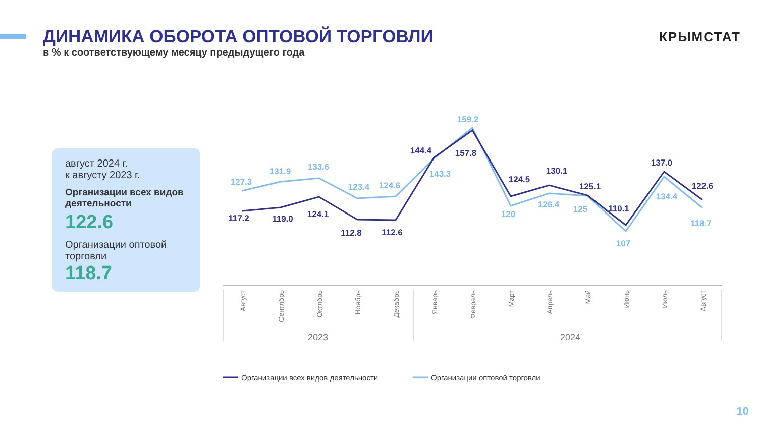ДИНАМИКА ОБОРОТА ОПТОВОЙ ТОРГОВЛИ
в % к соответствующему месяцу предыдущего года
КРЫМСТАТ
август 2024 г.
к августу 2023 г.
Организации всех видов деятельности
122.6
Организации оптовой торговли
118.7
127.3
131.9
133.6
123.4
124.6
143.3
159.2
120
126.4
125
107
134.4
118.7
117.2
119.0
124.1
112.8
112.6
144.4
157.8
124.5
130.1
125.1
110.1
137.0
122.6
Август
Сентябрь
Октябрь
Ноябрь
Декабрь
Январь
Февраль
Март
Апрель
Май
Июнь
Июль
Август
2023
2024
Организации всех видов деятельности
Организации оптовой торговли
10